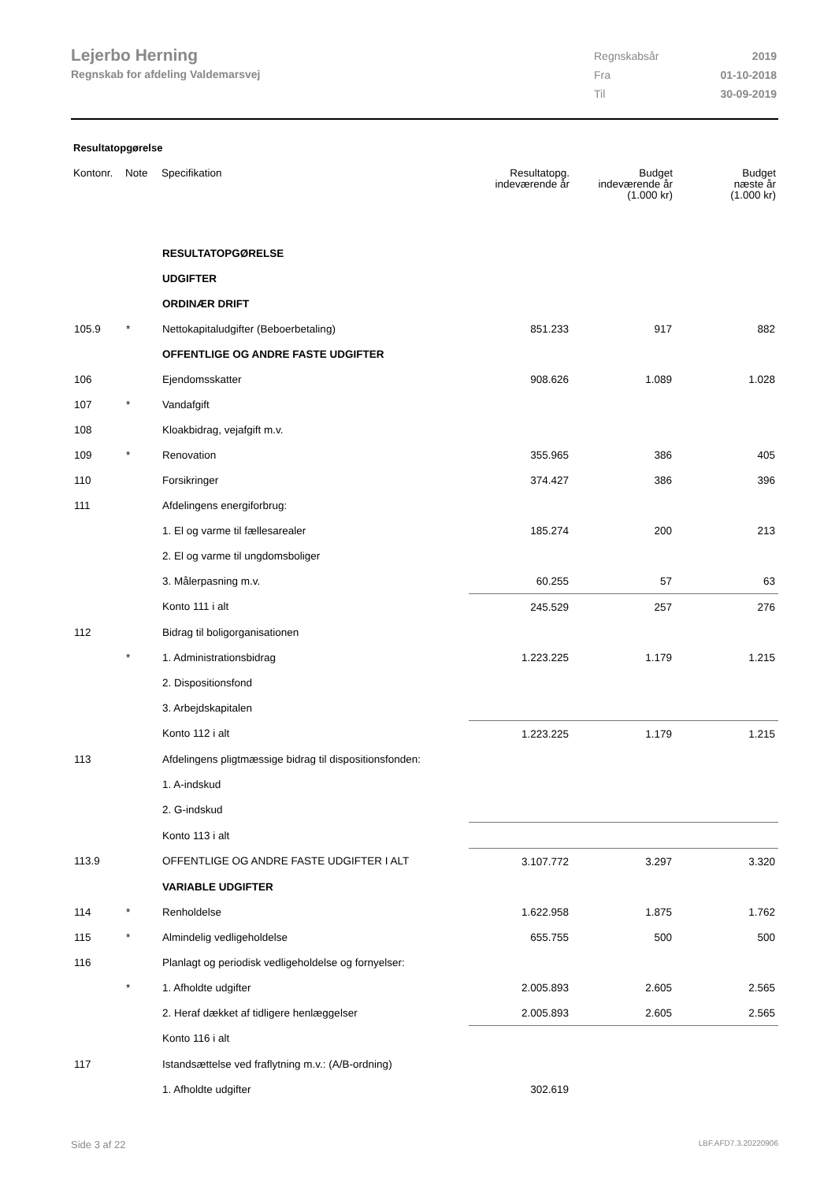Lejerbo Herning
Regnskab for afdeling Valdemarsvej
| Regnskabsår | 2019 |
| Fra | 01-10-2018 |
| Til | 30-09-2019 |
Resultatopgørelse
| Kontonr. | Note | Specifikation | Resultatopg. indeværende år | Budget indeværende år (1.000 kr) | Budget næste år (1.000 kr) |
| --- | --- | --- | --- | --- | --- |
| | | RESULTATOPGØRELSE | | | |
| | | UDGIFTER | | | |
| | | ORDINÆR DRIFT | | | |
| 105.9 | * | Nettokapitaludgifter (Beboerbetaling) | 851.233 | 917 | 882 |
| | | OFFENTLIGE OG ANDRE FASTE UDGIFTER | | | |
| 106 | | Ejendomsskatter | 908.626 | 1.089 | 1.028 |
| 107 | * | Vandafgift | | | |
| 108 | | Kloakbidrag, vejafgift m.v. | | | |
| 109 | * | Renovation | 355.965 | 386 | 405 |
| 110 | | Forsikringer | 374.427 | 386 | 396 |
| 111 | | Afdelingens energiforbrug: | | | |
| | | 1. El og varme til fællesarealer | 185.274 | 200 | 213 |
| | | 2. El og varme til ungdomsboliger | | | |
| | | 3. Målerpasning m.v. | 60.255 | 57 | 63 |
| | | Konto 111 i alt | 245.529 | 257 | 276 |
| 112 | | Bidrag til boligorganisationen | | | |
| | * | 1. Administrationsbidrag | 1.223.225 | 1.179 | 1.215 |
| | | 2. Dispositionsfond | | | |
| | | 3. Arbejdskapitalen | | | |
| | | Konto 112 i alt | 1.223.225 | 1.179 | 1.215 |
| 113 | | Afdelingens pligtmæssige bidrag til dispositionsfonden: | | | |
| | | 1. A-indskud | | | |
| | | 2. G-indskud | | | |
| | | Konto 113 i alt | | | |
| 113.9 | | OFFENTLIGE OG ANDRE FASTE UDGIFTER I ALT | 3.107.772 | 3.297 | 3.320 |
| | | VARIABLE UDGIFTER | | | |
| 114 | * | Renholdelse | 1.622.958 | 1.875 | 1.762 |
| 115 | * | Almindelig vedligeholdelse | 655.755 | 500 | 500 |
| 116 | | Planlagt og periodisk vedligeholdelse og fornyelser: | | | |
| | * | 1. Afholdte udgifter | 2.005.893 | 2.605 | 2.565 |
| | | 2. Heraf dækket af tidligere henlæggelser | 2.005.893 | 2.605 | 2.565 |
| | | Konto 116 i alt | | | |
| 117 | | Istandsættelse ved fraflytning m.v.: (A/B-ordning) | | | |
| | | 1. Afholdte udgifter | 302.619 | | |
Side 3 af 22 LBF.AFD7.3.20220906